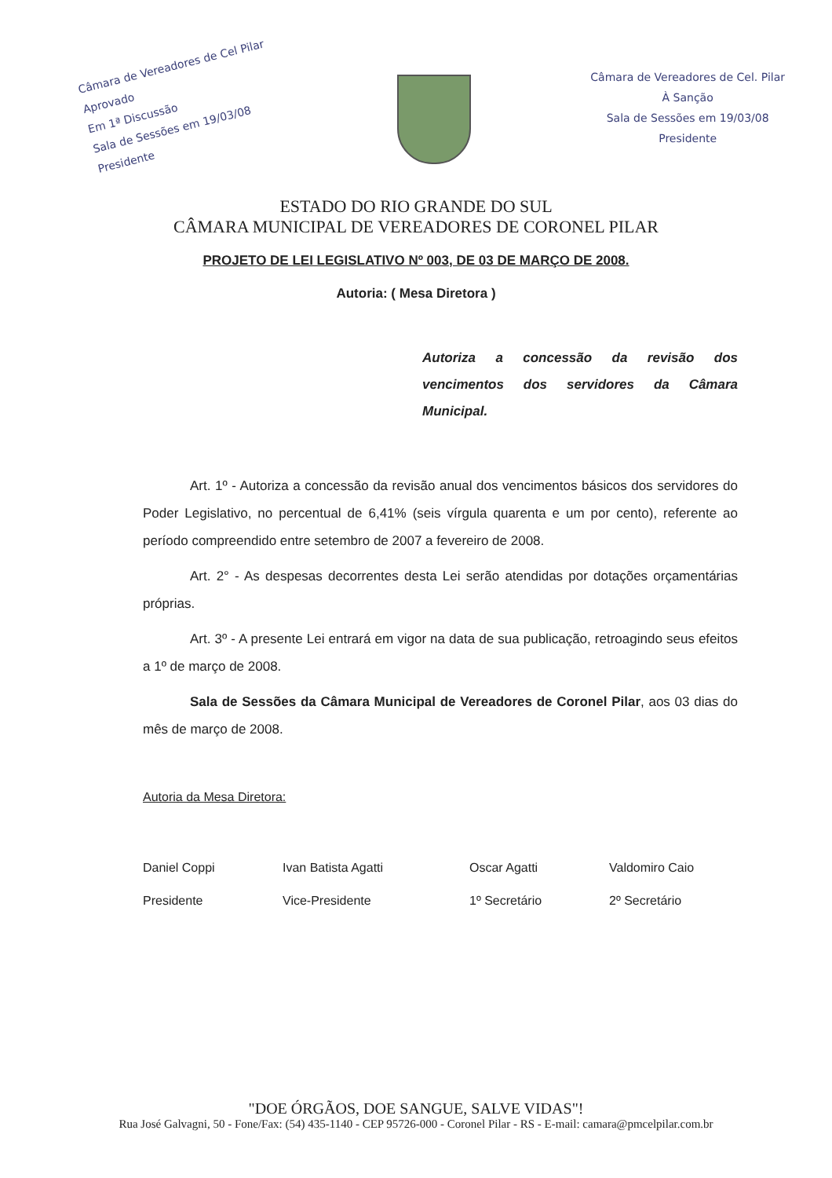Câmara de Vereadores de Cel Pilar
Aprovado
Em 1ª Discussão
Sala de Sessões em 19/03/08
Presidente
Câmara de Vereadores de Cel. Pilar
À Sanção
Sala de Sessões em 19/03/08
Presidente
ESTADO DO RIO GRANDE DO SUL
CÂMARA MUNICIPAL DE VEREADORES DE CORONEL PILAR
PROJETO DE LEI LEGISLATIVO Nº 003, DE 03 DE MARÇO DE 2008.
Autoria: ( Mesa Diretora )
Autoriza a concessão da revisão dos vencimentos dos servidores da Câmara Municipal.
Art. 1º - Autoriza a concessão da revisão anual dos vencimentos básicos dos servidores do Poder Legislativo, no percentual de 6,41% (seis vírgula quarenta e um por cento), referente ao período compreendido entre setembro de 2007 a fevereiro de 2008.
Art. 2° - As despesas decorrentes desta Lei serão atendidas por dotações orçamentárias próprias.
Art. 3º - A presente Lei entrará em vigor na data de sua publicação, retroagindo seus efeitos a 1º de março de 2008.
Sala de Sessões da Câmara Municipal de Vereadores de Coronel Pilar, aos 03 dias do mês de março de 2008.
Autoria da Mesa Diretora:
Daniel Coppi
Presidente
Ivan Batista Agatti
Vice-Presidente
Oscar Agatti
1º Secretário
Valdomiro Caio
2º Secretário
"DOE ÓRGÃOS, DOE SANGUE, SALVE VIDAS"!
Rua José Galvagni, 50 - Fone/Fax: (54) 435-1140 - CEP 95726-000 - Coronel Pilar - RS - E-mail: camara@pmcelpilar.com.br